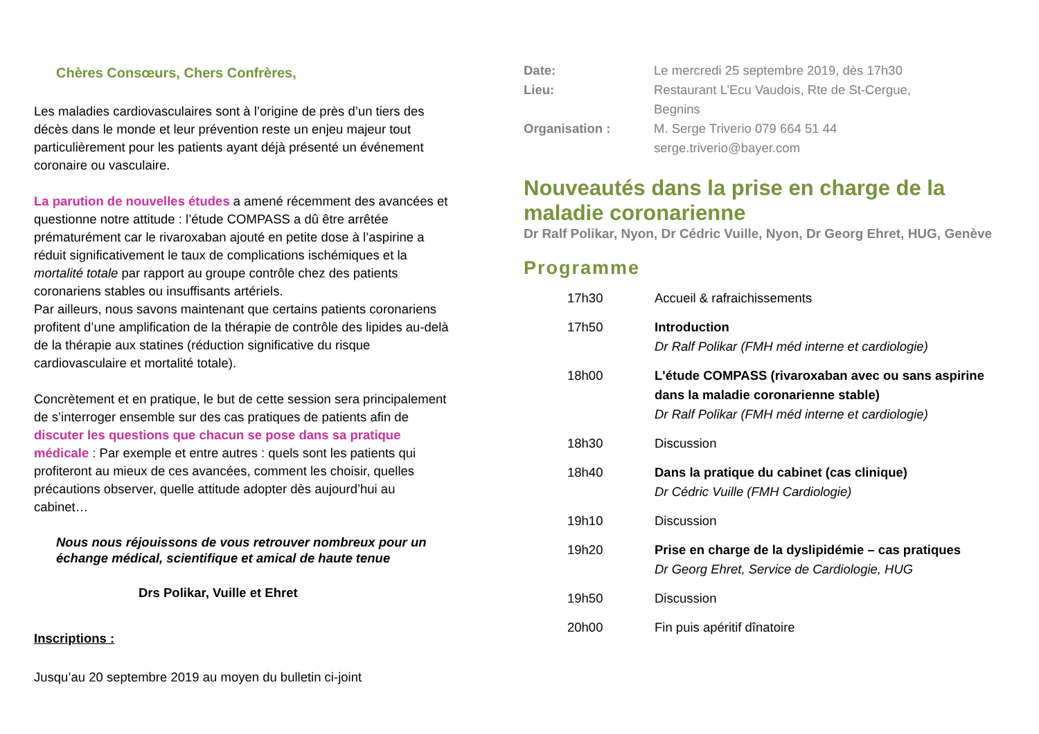Chères Consœurs, Chers Confrères,
Les maladies cardiovasculaires sont à l’origine de près d’un tiers des décès dans le monde et leur prévention reste un enjeu majeur tout particulièrement pour les patients ayant déjà présenté un événement coronaire ou vasculaire.
La parution de nouvelles études a amené récemment des avancées et questionne notre attitude : l’étude COMPASS a dû être arrêtée prématurément car le rivaroxaban ajouté en petite dose à l’aspirine a réduit significativement le taux de complications ischémiques et la mortalité totale par rapport au groupe contrôle chez des patients coronariens stables ou insuffisants artériels.
Par ailleurs, nous savons maintenant que certains patients coronariens profitent d’une amplification de la thérapie de contrôle des lipides au-delà de la thérapie aux statines (réduction significative du risque cardiovasculaire et mortalité totale).
Concrètement et en pratique, le but de cette session sera principalement de s’interroger ensemble sur des cas pratiques de patients afin de discuter les questions que chacun se pose dans sa pratique médicale : Par exemple et entre autres : quels sont les patients qui profiteront au mieux de ces avancées, comment les choisir, quelles précautions observer, quelle attitude adopter dès aujourd’hui au cabinet…
Nous nous réjouissons de vous retrouver nombreux pour un échange médical, scientifique et amical de haute tenue
Drs Polikar, Vuille et Ehret
Inscriptions :
Jusqu’au 20 septembre 2019 au moyen du bulletin ci-joint
| Date: | Le mercredi 25 septembre 2019, dès 17h30 |
| Lieu: | Restaurant L’Ecu Vaudois, Rte de St-Cergue, Begnins |
| Organisation : | M. Serge Triverio 079 664 51 44 serge.triverio@bayer.com |
Nouveautés dans la prise en charge de la maladie coronarienne
Dr Ralf Polikar, Nyon, Dr Cédric Vuille, Nyon, Dr Georg Ehret, HUG, Genève
Programme
| | 17h30 | Accueil & rafraichissements |
| | 17h50 | Introduction Dr Ralf Polikar (FMH méd interne et cardiologie) |
| | 18h00 | L'étude COMPASS (rivaroxaban avec ou sans aspirine dans la maladie coronarienne stable) Dr Ralf Polikar (FMH méd interne et cardiologie) |
| | 18h30 | Discussion |
| | 18h40 | Dans la pratique du cabinet (cas clinique) Dr Cédric Vuille (FMH Cardiologie) |
| | 19h10 | Discussion |
| | 19h20 | Prise en charge de la dyslipidémie – cas pratiques Dr Georg Ehret, Service de Cardiologie, HUG |
| | 19h50 | Discussion |
| | 20h00 | Fin puis apéritif dînatoire |